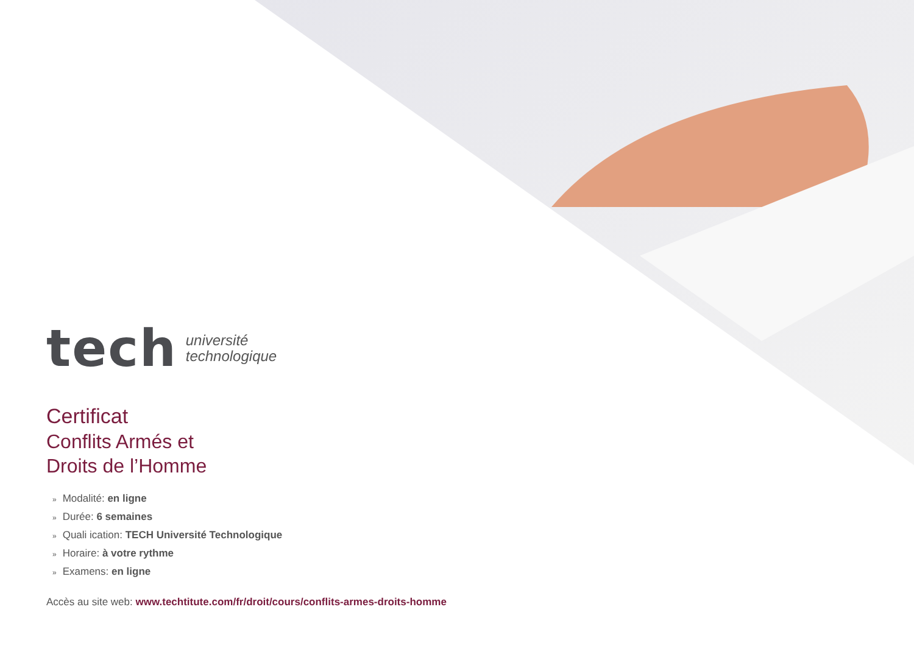tech
université
technologique
Certificat
Conflits Armés et
Droits de l’Homme
» Modalité: en ligne
» Durée: 6 semaines
» Quali ication: TECH Université Technologique
» Horaire: à votre rythme
» Examens: en ligne
Accès au site web: www.techtitute.com/fr/droit/cours/conflits-armes-droits-homme